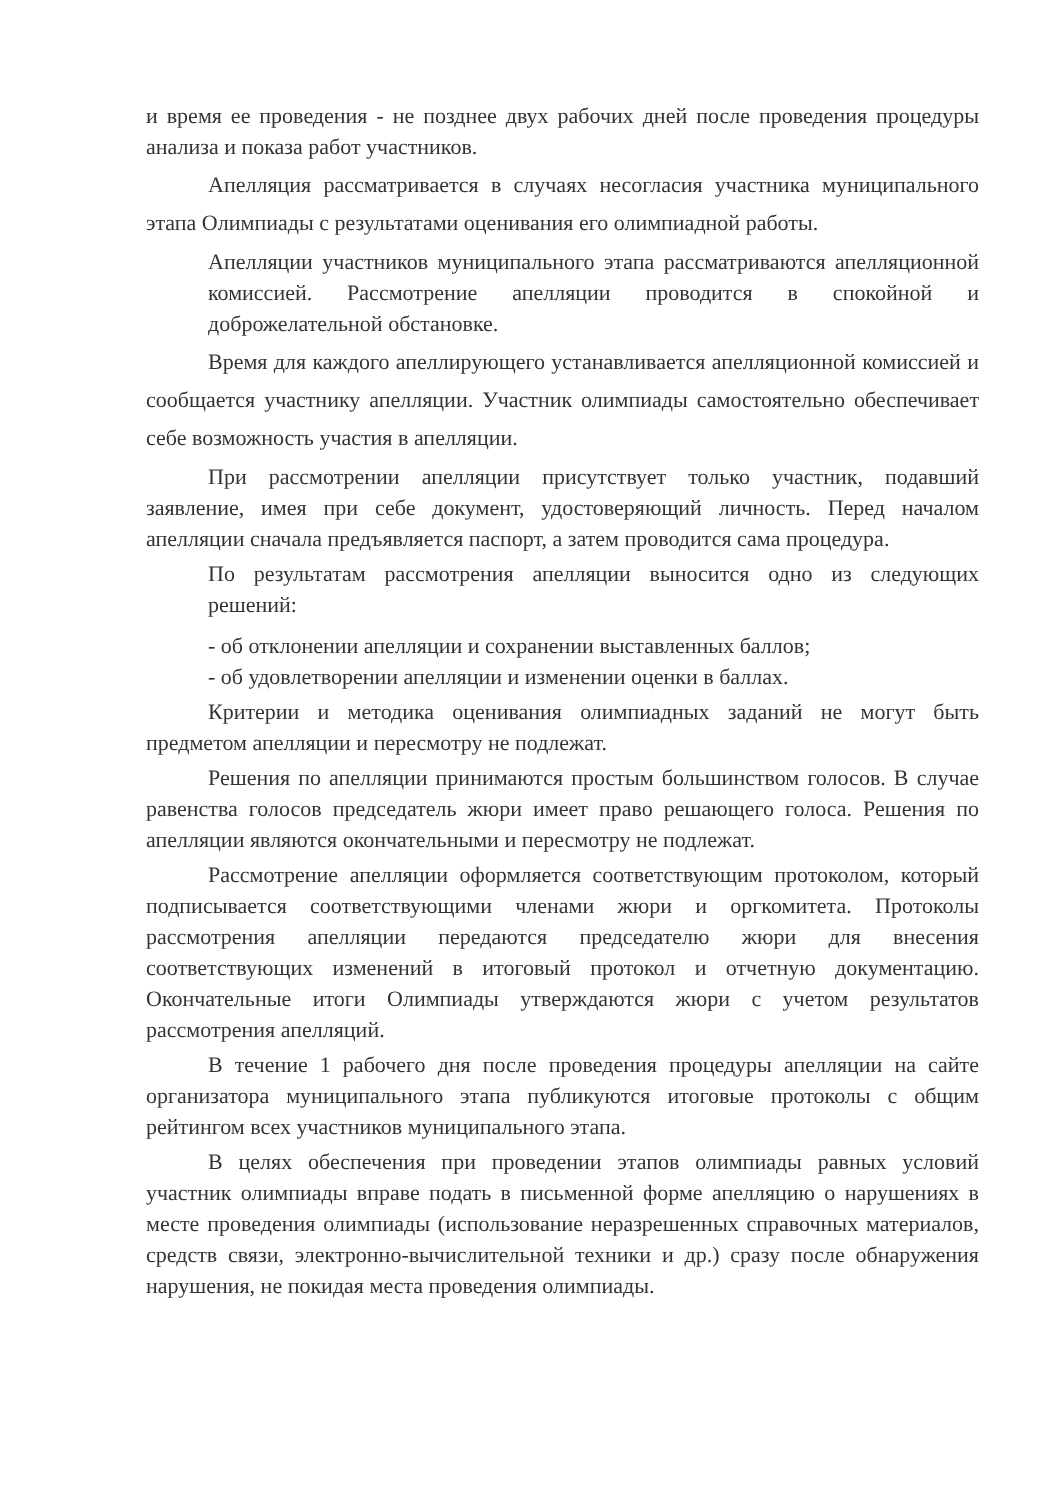и время ее проведения - не позднее двух рабочих дней после проведения процедуры анализа и показа работ участников.
Апелляция рассматривается в случаях несогласия участника муниципального этапа Олимпиады с результатами оценивания его олимпиадной работы.
Апелляции участников муниципального этапа рассматриваются апелляционной комиссией. Рассмотрение апелляции проводится в спокойной и доброжелательной обстановке.
Время для каждого апеллирующего устанавливается апелляционной комиссией и сообщается участнику апелляции. Участник олимпиады самостоятельно обеспечивает себе возможность участия в апелляции.
При рассмотрении апелляции присутствует только участник, подавший заявление, имея при себе документ, удостоверяющий личность. Перед началом апелляции сначала предъявляется паспорт, а затем проводится сама процедура.
По результатам рассмотрения апелляции выносится одно из следующих решений:
- об отклонении апелляции и сохранении выставленных баллов;
- об удовлетворении апелляции и изменении оценки в баллах.
Критерии и методика оценивания олимпиадных заданий не могут быть предметом апелляции и пересмотру не подлежат.
Решения по апелляции принимаются простым большинством голосов. В случае равенства голосов председатель жюри имеет право решающего голоса. Решения по апелляции являются окончательными и пересмотру не подлежат.
Рассмотрение апелляции оформляется соответствующим протоколом, который подписывается соответствующими членами жюри и оргкомитета. Протоколы рассмотрения апелляции передаются председателю жюри для внесения соответствующих изменений в итоговый протокол и отчетную документацию. Окончательные итоги Олимпиады утверждаются жюри с учетом результатов рассмотрения апелляций.
В течение 1 рабочего дня после проведения процедуры апелляции на сайте организатора муниципального этапа публикуются итоговые протоколы с общим рейтингом всех участников муниципального этапа.
В целях обеспечения при проведении этапов олимпиады равных условий участник олимпиады вправе подать в письменной форме апелляцию о нарушениях в месте проведения олимпиады (использование неразрешенных справочных материалов, средств связи, электронно-вычислительной техники и др.) сразу после обнаружения нарушения, не покидая места проведения олимпиады.